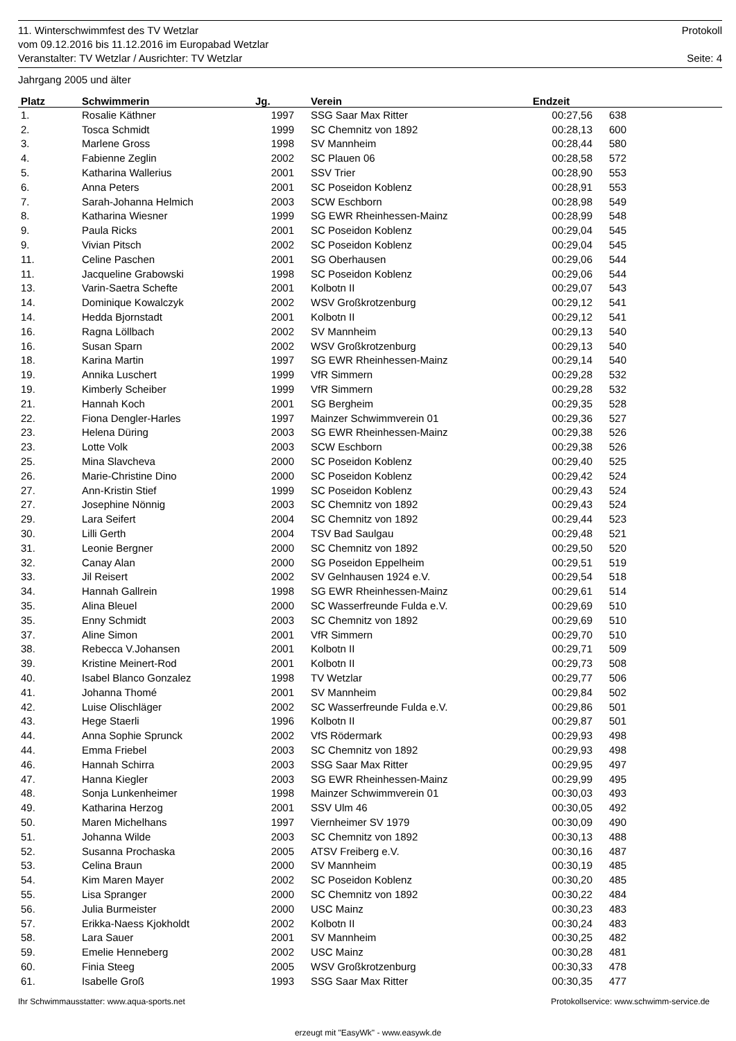11. Winterschwimmfest des TV Wetzlar Protokoll
vom 09.12.2016 bis 11.12.2016 im Europabad Wetzlar
Veranstalter: TV Wetzlar / Ausrichter: TV Wetzlar Seite: 4
Jahrgang 2005 und älter
| Platz | Schwimmerin | Jg. | Verein | Endzeit | | |
| --- | --- | --- | --- | --- | --- | --- |
| 1. | Rosalie Käthner | 1997 | SSG Saar Max Ritter | 00:27,56 | 638 | |
| 2. | Tosca Schmidt | 1999 | SC Chemnitz von 1892 | 00:28,13 | 600 | |
| 3. | Marlene Gross | 1998 | SV Mannheim | 00:28,44 | 580 | |
| 4. | Fabienne Zeglin | 2002 | SC Plauen 06 | 00:28,58 | 572 | |
| 5. | Katharina Wallerius | 2001 | SSV Trier | 00:28,90 | 553 | |
| 6. | Anna Peters | 2001 | SC Poseidon Koblenz | 00:28,91 | 553 | |
| 7. | Sarah-Johanna Helmich | 2003 | SCW Eschborn | 00:28,98 | 549 | |
| 8. | Katharina Wiesner | 1999 | SG EWR Rheinhessen-Mainz | 00:28,99 | 548 | |
| 9. | Paula Ricks | 2001 | SC Poseidon Koblenz | 00:29,04 | 545 | |
| 9. | Vivian Pitsch | 2002 | SC Poseidon Koblenz | 00:29,04 | 545 | |
| 11. | Celine Paschen | 2001 | SG Oberhausen | 00:29,06 | 544 | |
| 11. | Jacqueline Grabowski | 1998 | SC Poseidon Koblenz | 00:29,06 | 544 | |
| 13. | Varin-Saetra Schefte | 2001 | Kolbotn II | 00:29,07 | 543 | |
| 14. | Dominique Kowalczyk | 2002 | WSV Großkrotzenburg | 00:29,12 | 541 | |
| 14. | Hedda Bjornstadt | 2001 | Kolbotn II | 00:29,12 | 541 | |
| 16. | Ragna Löllbach | 2002 | SV Mannheim | 00:29,13 | 540 | |
| 16. | Susan Sparn | 2002 | WSV Großkrotzenburg | 00:29,13 | 540 | |
| 18. | Karina Martin | 1997 | SG EWR Rheinhessen-Mainz | 00:29,14 | 540 | |
| 19. | Annika Luschert | 1999 | VfR Simmern | 00:29,28 | 532 | |
| 19. | Kimberly Scheiber | 1999 | VfR Simmern | 00:29,28 | 532 | |
| 21. | Hannah Koch | 2001 | SG Bergheim | 00:29,35 | 528 | |
| 22. | Fiona Dengler-Harles | 1997 | Mainzer Schwimmverein 01 | 00:29,36 | 527 | |
| 23. | Helena Düring | 2003 | SG EWR Rheinhessen-Mainz | 00:29,38 | 526 | |
| 23. | Lotte Volk | 2003 | SCW Eschborn | 00:29,38 | 526 | |
| 25. | Mina Slavcheva | 2000 | SC Poseidon Koblenz | 00:29,40 | 525 | |
| 26. | Marie-Christine Dino | 2000 | SC Poseidon Koblenz | 00:29,42 | 524 | |
| 27. | Ann-Kristin Stief | 1999 | SC Poseidon Koblenz | 00:29,43 | 524 | |
| 27. | Josephine Nönnig | 2003 | SC Chemnitz von 1892 | 00:29,43 | 524 | |
| 29. | Lara Seifert | 2004 | SC Chemnitz von 1892 | 00:29,44 | 523 | |
| 30. | Lilli Gerth | 2004 | TSV Bad Saulgau | 00:29,48 | 521 | |
| 31. | Leonie Bergner | 2000 | SC Chemnitz von 1892 | 00:29,50 | 520 | |
| 32. | Canay Alan | 2000 | SG Poseidon Eppelheim | 00:29,51 | 519 | |
| 33. | Jil Reisert | 2002 | SV Gelnhausen 1924 e.V. | 00:29,54 | 518 | |
| 34. | Hannah Gallrein | 1998 | SG EWR Rheinhessen-Mainz | 00:29,61 | 514 | |
| 35. | Alina Bleuel | 2000 | SC Wasserfreunde Fulda e.V. | 00:29,69 | 510 | |
| 35. | Enny Schmidt | 2003 | SC Chemnitz von 1892 | 00:29,69 | 510 | |
| 37. | Aline Simon | 2001 | VfR Simmern | 00:29,70 | 510 | |
| 38. | Rebecca V.Johansen | 2001 | Kolbotn II | 00:29,71 | 509 | |
| 39. | Kristine Meinert-Rod | 2001 | Kolbotn II | 00:29,73 | 508 | |
| 40. | Isabel Blanco Gonzalez | 1998 | TV Wetzlar | 00:29,77 | 506 | |
| 41. | Johanna Thomé | 2001 | SV Mannheim | 00:29,84 | 502 | |
| 42. | Luise Olischläger | 2002 | SC Wasserfreunde Fulda e.V. | 00:29,86 | 501 | |
| 43. | Hege Staerli | 1996 | Kolbotn II | 00:29,87 | 501 | |
| 44. | Anna Sophie Sprunck | 2002 | VfS Rödermark | 00:29,93 | 498 | |
| 44. | Emma Friebel | 2003 | SC Chemnitz von 1892 | 00:29,93 | 498 | |
| 46. | Hannah Schirra | 2003 | SSG Saar Max Ritter | 00:29,95 | 497 | |
| 47. | Hanna Kiegler | 2003 | SG EWR Rheinhessen-Mainz | 00:29,99 | 495 | |
| 48. | Sonja Lunkenheimer | 1998 | Mainzer Schwimmverein 01 | 00:30,03 | 493 | |
| 49. | Katharina Herzog | 2001 | SSV Ulm 46 | 00:30,05 | 492 | |
| 50. | Maren Michelhans | 1997 | Viernheimer SV 1979 | 00:30,09 | 490 | |
| 51. | Johanna Wilde | 2003 | SC Chemnitz von 1892 | 00:30,13 | 488 | |
| 52. | Susanna Prochaska | 2005 | ATSV Freiberg e.V. | 00:30,16 | 487 | |
| 53. | Celina Braun | 2000 | SV Mannheim | 00:30,19 | 485 | |
| 54. | Kim Maren Mayer | 2002 | SC Poseidon Koblenz | 00:30,20 | 485 | |
| 55. | Lisa Spranger | 2000 | SC Chemnitz von 1892 | 00:30,22 | 484 | |
| 56. | Julia Burmeister | 2000 | USC Mainz | 00:30,23 | 483 | |
| 57. | Erikka-Naess Kjokholdt | 2002 | Kolbotn II | 00:30,24 | 483 | |
| 58. | Lara Sauer | 2001 | SV Mannheim | 00:30,25 | 482 | |
| 59. | Emelie Henneberg | 2002 | USC Mainz | 00:30,28 | 481 | |
| 60. | Finia Steeg | 2005 | WSV Großkrotzenburg | 00:30,33 | 478 | |
| 61. | Isabelle Groß | 1993 | SSG Saar Max Ritter | 00:30,35 | 477 | |
Ihr Schwimmausstatter: www.aqua-sports.net Protokollservice: www.schwimm-service.de
erzeugt mit "EasyWk" - www.easywk.de